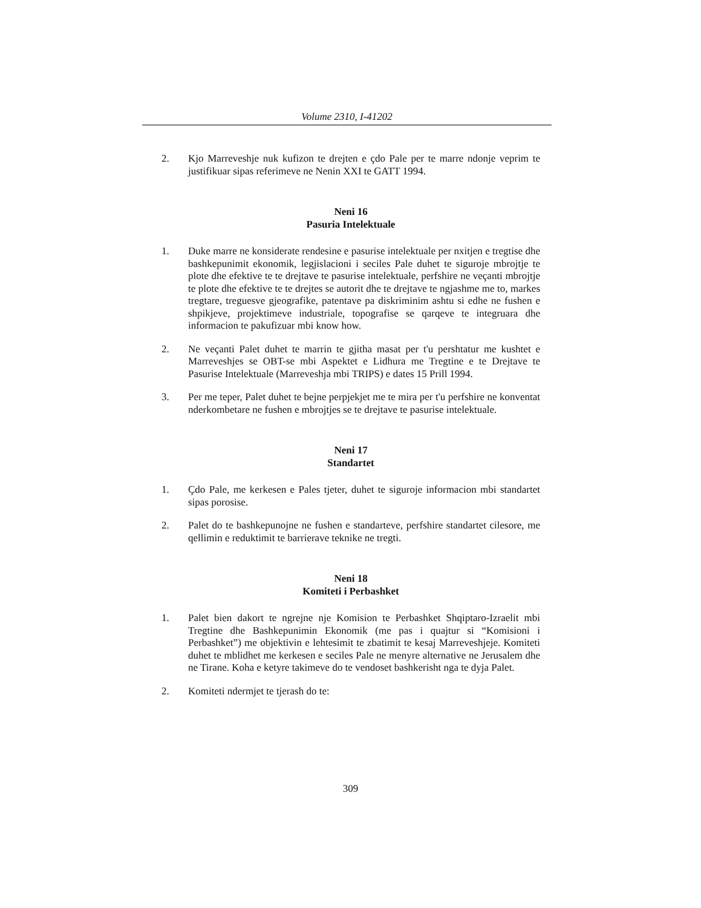Volume 2310, I-41202
2. Kjo Marreveshje nuk kufizon te drejten e çdo Pale per te marre ndonje veprim te justifikuar sipas referimeve ne Nenin XXI te GATT 1994.
Neni 16
Pasuria Intelektuale
1. Duke marre ne konsiderate rendesine e pasurise intelektuale per nxitjen e tregtise dhe bashkepunimit ekonomik, legjislacioni i seciles Pale duhet te siguroje mbrojtje te plote dhe efektive te te drejtave te pasurise intelektuale, perfshire ne veçanti mbrojtje te plote dhe efektive te te drejtes se autorit dhe te drejtave te ngjashme me to, markes tregtare, treguesve gjeografike, patentave pa diskriminim ashtu si edhe ne fushen e shpikjeve, projektimeve industriale, topografise se qarqeve te integruara dhe informacion te pakufizuar mbi know how.
2. Ne veçanti Palet duhet te marrin te gjitha masat per t'u pershtatur me kushtet e Marreveshjes se OBT-se mbi Aspektet e Lidhura me Tregtine e te Drejtave te Pasurise Intelektuale (Marreveshja mbi TRIPS) e dates 15 Prill 1994.
3. Per me teper, Palet duhet te bejne perpjekjet me te mira per t'u perfshire ne konventat nderkombetare ne fushen e mbrojtjes se te drejtave te pasurise intelektuale.
Neni 17
Standartet
1. Çdo Pale, me kerkesen e Pales tjeter, duhet te siguroje informacion mbi standartet sipas porosise.
2. Palet do te bashkepunojne ne fushen e standarteve, perfshire standartet cilesore, me qellimin e reduktimit te barrierave teknike ne tregti.
Neni 18
Komiteti i Perbashket
1. Palet bien dakort te ngrejne nje Komision te Perbashket Shqiptaro-Izraelit mbi Tregtine dhe Bashkepunimin Ekonomik (me pas i quajtur si “Komisioni i Perbashket”) me objektivin e lehtesimit te zbatimit te kesaj Marreveshjeje. Komiteti duhet te mblidhet me kerkesen e seciles Pale ne menyre alternative ne Jerusalem dhe ne Tirane. Koha e ketyre takimeve do te vendoset bashkerisht nga te dyja Palet.
2. Komiteti ndermjet te tjerash do te:
309